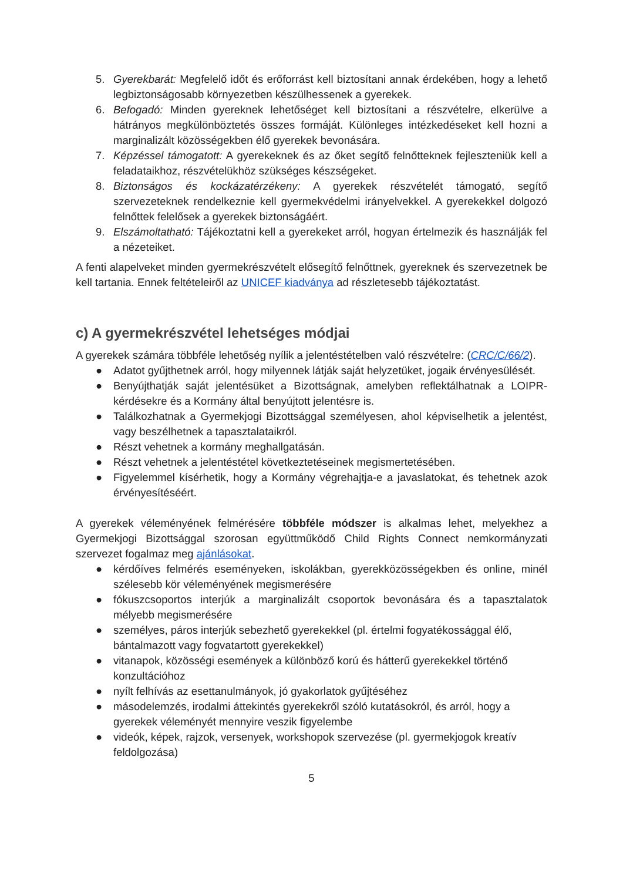5. Gyerekbarát: Megfelelő időt és erőforrást kell biztosítani annak érdekében, hogy a lehető legbiztonságosabb környezetben készülhessenek a gyerekek.
6. Befogadó: Minden gyereknek lehetőséget kell biztosítani a részvételre, elkerülve a hátrányos megkülönböztetés összes formáját. Különleges intézkedéseket kell hozni a marginalizált közösségekben élő gyerekek bevonására.
7. Képzéssel támogatott: A gyerekeknek és az őket segítő felnőtteknek fejleszteniük kell a feladataikhoz, részvételükhöz szükséges készségeket.
8. Biztonságos és kockázatérzékeny: A gyerekek részvételét támogató, segítő szervezeteknek rendelkeznie kell gyermekvédelmi irányelvekkel. A gyerekekkel dolgozó felnőttek felelősek a gyerekek biztonságáért.
9. Elszámoltatható: Tájékoztatni kell a gyerekeket arról, hogyan értelmezik és használják fel a nézeteiket.
A fenti alapelveket minden gyermekrészvételt elősegítő felnőttnek, gyereknek és szervezetnek be kell tartania. Ennek feltételeiről az UNICEF kiadványa ad részletesebb tájékoztatást.
c) A gyermekrészvétel lehetséges módjai
A gyerekek számára többféle lehetőség nyílik a jelentéstételben való részvételre: (CRC/C/66/2).
● Adatot gyűjthetnek arról, hogy milyennek látják saját helyzetüket, jogaik érvényesülését.
● Benyújthatják saját jelentésüket a Bizottságnak, amelyben reflektálhatnak a LOIPR-kérdésekre és a Kormány által benyújtott jelentésre is.
● Találkozhatnak a Gyermekjogi Bizottsággal személyesen, ahol képviselhetik a jelentést, vagy beszélhetnek a tapasztalataikról.
● Részt vehetnek a kormány meghallgatásán.
● Részt vehetnek a jelentéstétel következtetéseinek megismertetésében.
● Figyelemmel kísérhetik, hogy a Kormány végrehajtja-e a javaslatokat, és tehetnek azok érvényesítéséért.
A gyerekek véleményének felmérésére többféle módszer is alkalmas lehet, melyekhez a Gyermekjogi Bizottsággal szorosan együttműködő Child Rights Connect nemkormányzati szervezet fogalmaz meg ajánlásokat.
● kérdőíves felmérés eseményeken, iskolákban, gyerekközösségekben és online, minél szélesebb kör véleményének megismerésére
● fókuszcsoportos interjúk a marginalizált csoportok bevonására és a tapasztalatok mélyebb megismerésére
● személyes, páros interjúk sebezhető gyerekekkel (pl. értelmi fogyatékossággal élő, bántalmazott vagy fogvatartott gyerekekkel)
● vitanapok, közösségi események a különböző korú és hátterű gyerekekkel történő konzultációhoz
● nyílt felhívás az esettanulmányok, jó gyakorlatok gyűjtéséhez
● másodelemzés, irodalmi áttekintés gyerekekről szóló kutatásokról, és arról, hogy a gyerekek véleményét mennyire veszik figyelembe
● videók, képek, rajzok, versenyek, workshopok szervezése (pl. gyermekjogok kreatív feldolgozása)
5